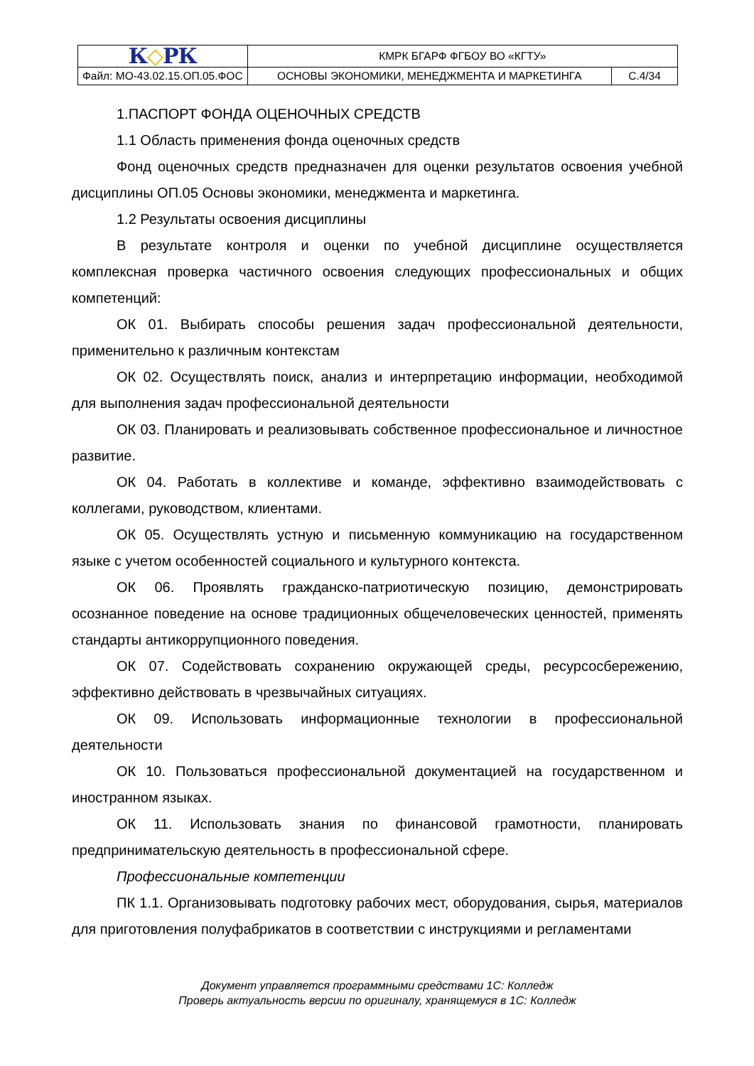| К ◇ РК | КМРК БГАРФ ФГБОУ ВО «КГТУ» | | |
| Файл: МО-43.02.15.ОП.05.ФОС | ОСНОВЫ ЭКОНОМИКИ, МЕНЕДЖМЕНТА И МАРКЕТИНГА | С.4/34 | |
1.ПАСПОРТ ФОНДА ОЦЕНОЧНЫХ СРЕДСТВ
1.1 Область применения фонда оценочных средств
Фонд оценочных средств предназначен для оценки результатов освоения учебной дисциплины ОП.05 Основы экономики, менеджмента и маркетинга.
1.2 Результаты освоения дисциплины
В результате контроля и оценки по учебной дисциплине осуществляется комплексная проверка частичного освоения следующих профессиональных и общих компетенций:
ОК 01. Выбирать способы решения задач профессиональной деятельности, применительно к различным контекстам
ОК 02. Осуществлять поиск, анализ и интерпретацию информации, необходимой для выполнения задач профессиональной деятельности
ОК 03. Планировать и реализовывать собственное профессиональное и личностное развитие.
ОК 04. Работать в коллективе и команде, эффективно взаимодействовать с коллегами, руководством, клиентами.
ОК 05. Осуществлять устную и письменную коммуникацию на государственном языке с учетом особенностей социального и культурного контекста.
ОК 06. Проявлять гражданско-патриотическую позицию, демонстрировать осознанное поведение на основе традиционных общечеловеческих ценностей, применять стандарты антикоррупционного поведения.
ОК 07. Содействовать сохранению окружающей среды, ресурсосбережению, эффективно действовать в чрезвычайных ситуациях.
ОК 09. Использовать информационные технологии в профессиональной деятельности
ОК 10. Пользоваться профессиональной документацией на государственном и иностранном языках.
ОК 11. Использовать знания по финансовой грамотности, планировать предпринимательскую деятельность в профессиональной сфере.
Профессиональные компетенции
ПК 1.1. Организовывать подготовку рабочих мест, оборудования, сырья, материалов для приготовления полуфабрикатов в соответствии с инструкциями и регламентами
Документ управляется программными средствами 1С: Колледж
Проверь актуальность версии по оригиналу, хранящемуся в 1С: Колледж